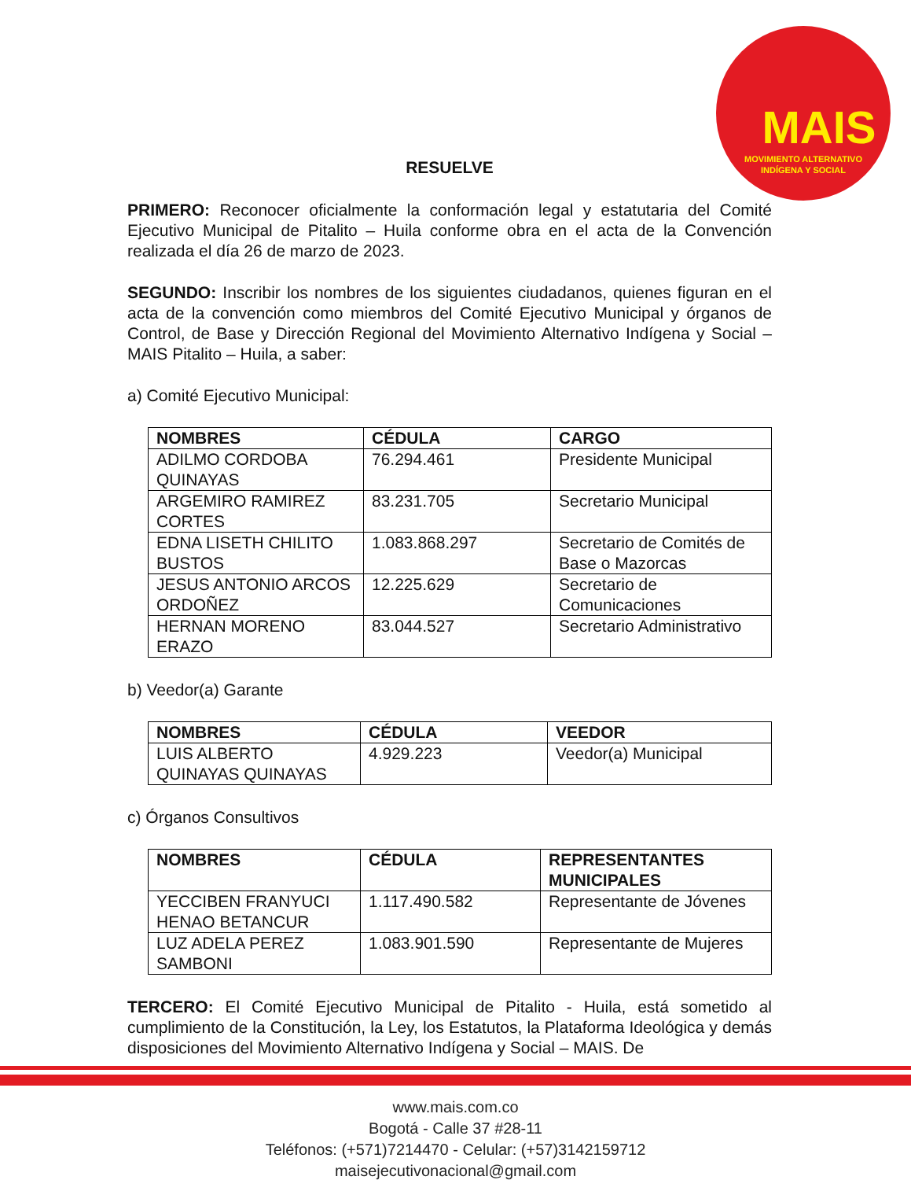MAIS
MOVIMIENTO ALTERNATIVO
INDÍGENA Y SOCIAL
RESUELVE
PRIMERO: Reconocer oficialmente la conformación legal y estatutaria del Comité Ejecutivo Municipal de Pitalito – Huila conforme obra en el acta de la Convención realizada el día 26 de marzo de 2023.
SEGUNDO: Inscribir los nombres de los siguientes ciudadanos, quienes figuran en el acta de la convención como miembros del Comité Ejecutivo Municipal y órganos de Control, de Base y Dirección Regional del Movimiento Alternativo Indígena y Social – MAIS Pitalito – Huila, a saber:
a) Comité Ejecutivo Municipal:
| NOMBRES | CÉDULA | CARGO |
| --- | --- | --- |
| ADILMO CORDOBA QUINAYAS | 76.294.461 | Presidente Municipal |
| ARGEMIRO RAMIREZ CORTES | 83.231.705 | Secretario Municipal |
| EDNA LISETH CHILITO BUSTOS | 1.083.868.297 | Secretario de Comités de Base o Mazorcas |
| JESUS ANTONIO ARCOS ORDOÑEZ | 12.225.629 | Secretario de Comunicaciones |
| HERNAN MORENO ERAZO | 83.044.527 | Secretario Administrativo |
b) Veedor(a) Garante
| NOMBRES | CÉDULA | VEEDOR |
| --- | --- | --- |
| LUIS ALBERTO QUINAYAS QUINAYAS | 4.929.223 | Veedor(a) Municipal |
c) Órganos Consultivos
| NOMBRES | CÉDULA | REPRESENTANTES MUNICIPALES |
| --- | --- | --- |
| YECCIBEN FRANYUCI HENAO BETANCUR | 1.117.490.582 | Representante de Jóvenes |
| LUZ ADELA PEREZ SAMBONI | 1.083.901.590 | Representante de Mujeres |
TERCERO: El Comité Ejecutivo Municipal de Pitalito - Huila, está sometido al cumplimiento de la Constitución, la Ley, los Estatutos, la Plataforma Ideológica y demás disposiciones del Movimiento Alternativo Indígena y Social – MAIS. De
www.mais.com.co
Bogotá - Calle 37 #28-11
Teléfonos: (+571)7214470 - Celular: (+57)3142159712
maisejecutivonacional@gmail.com